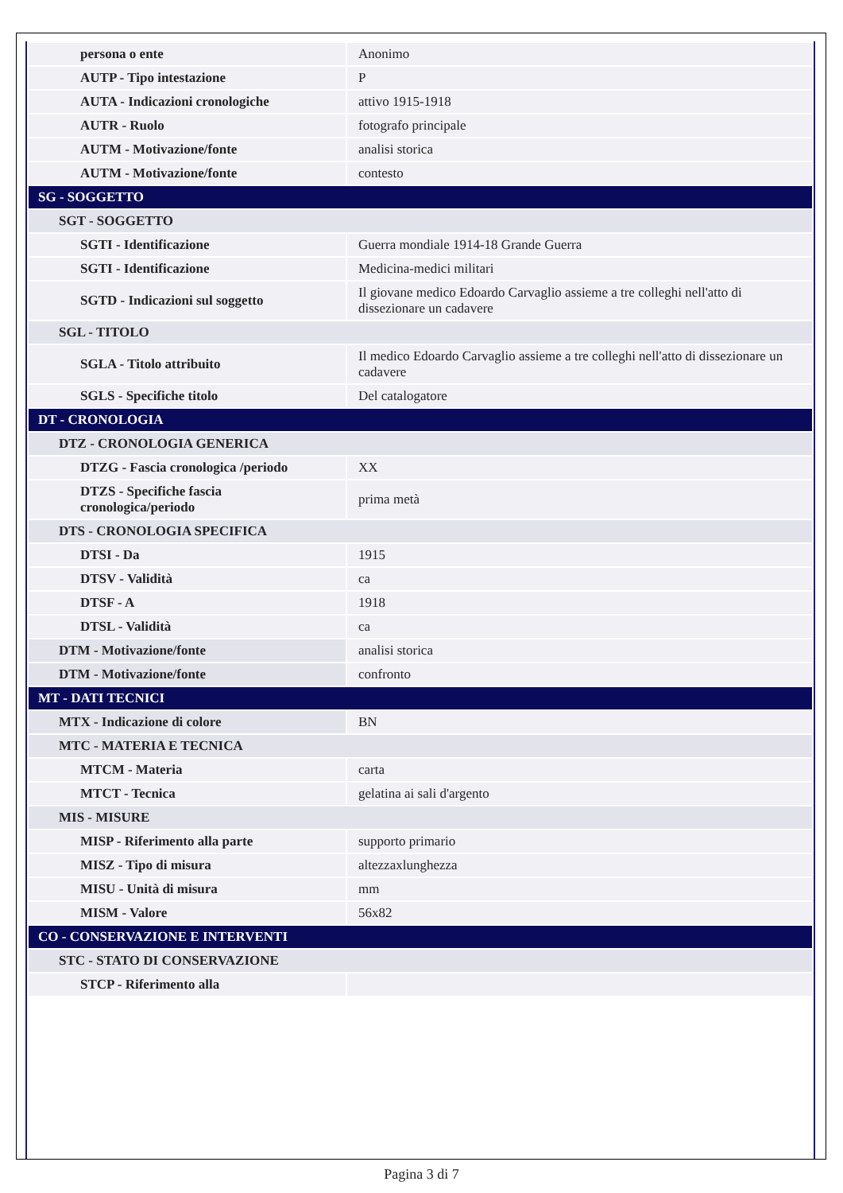| persona o ente | Anonimo |
| AUTP - Tipo intestazione | P |
| AUTA - Indicazioni cronologiche | attivo 1915-1918 |
| AUTR - Ruolo | fotografo principale |
| AUTM - Motivazione/fonte | analisi storica |
| AUTM - Motivazione/fonte | contesto |
| SG - SOGGETTO | |
| SGT - SOGGETTO | |
| SGTI - Identificazione | Guerra mondiale 1914-18 Grande Guerra |
| SGTI - Identificazione | Medicina-medici militari |
| SGTD - Indicazioni sul soggetto | Il giovane medico Edoardo Carvaglio assieme a tre colleghi nell'atto di dissezionare un cadavere |
| SGL - TITOLO | |
| SGLA - Titolo attribuito | Il medico Edoardo Carvaglio assieme a tre colleghi nell'atto di dissezionare un cadavere |
| SGLS - Specifiche titolo | Del catalogatore |
| DT - CRONOLOGIA | |
| DTZ - CRONOLOGIA GENERICA | |
| DTZG - Fascia cronologica /periodo | XX |
| DTZS - Specifiche fascia cronologica/periodo | prima metà |
| DTS - CRONOLOGIA SPECIFICA | |
| DTSI - Da | 1915 |
| DTSV - Validità | ca |
| DTSF - A | 1918 |
| DTSL - Validità | ca |
| DTM - Motivazione/fonte | analisi storica |
| DTM - Motivazione/fonte | confronto |
| MT - DATI TECNICI | |
| MTX - Indicazione di colore | BN |
| MTC - MATERIA E TECNICA | |
| MTCM - Materia | carta |
| MTCT - Tecnica | gelatina ai sali d'argento |
| MIS - MISURE | |
| MISP - Riferimento alla parte | supporto primario |
| MISZ - Tipo di misura | altezzaxlunghezza |
| MISU - Unità di misura | mm |
| MISM - Valore | 56x82 |
| CO - CONSERVAZIONE E INTERVENTI | |
| STC - STATO DI CONSERVAZIONE | |
| STCP - Riferimento alla | |
Pagina 3 di 7